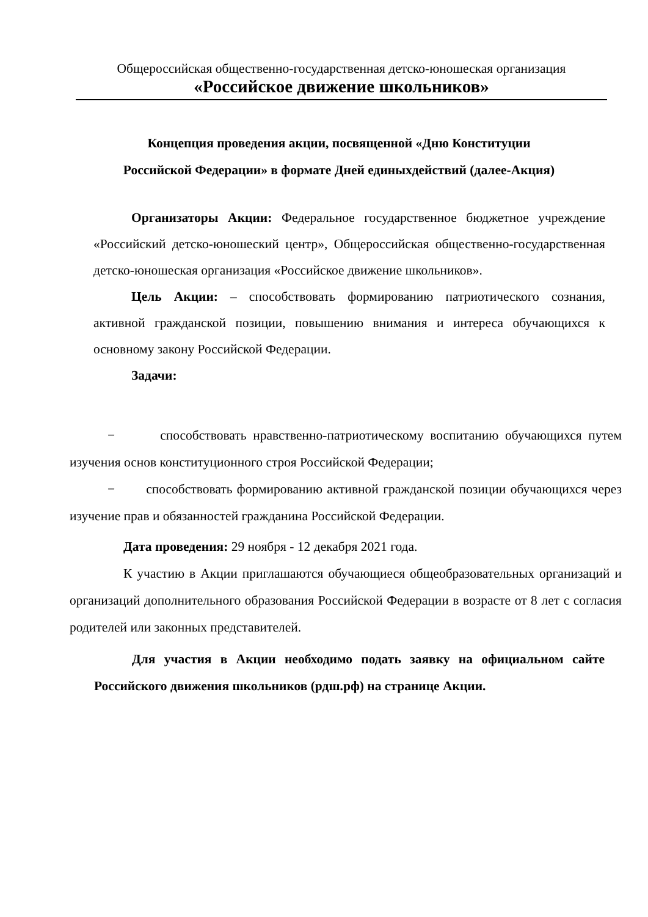Общероссийская общественно-государственная детско-юношеская организация
«Российское движение школьников»
Концепция проведения акции, посвященной «Дню Конституции
Российской Федерации» в формате Дней единыхдействий (далее-Акция)
Организаторы Акции: Федеральное государственное бюджетное учреждение «Российский детско-юношеский центр», Общероссийская общественно-государственная детско-юношеская организация «Российское движение школьников».
Цель Акции: – способствовать формированию патриотического сознания, активной гражданской позиции, повышению внимания и интереса обучающихся к основному закону Российской Федерации.
Задачи:
− способствовать нравственно-патриотическому воспитанию обучающихся путем изучения основ конституционного строя Российской Федерации;
− способствовать формированию активной гражданской позиции обучающихся через изучение прав и обязанностей гражданина Российской Федерации.
Дата проведения: 29 ноября - 12 декабря 2021 года.
К участию в Акции приглашаются обучающиеся общеобразовательных организаций и организаций дополнительного образования Российской Федерации в возрасте от 8 лет с согласия родителей или законных представителей.
Для участия в Акции необходимо подать заявку на официальном сайте Российского движения школьников (рдш.рф) на странице Акции.